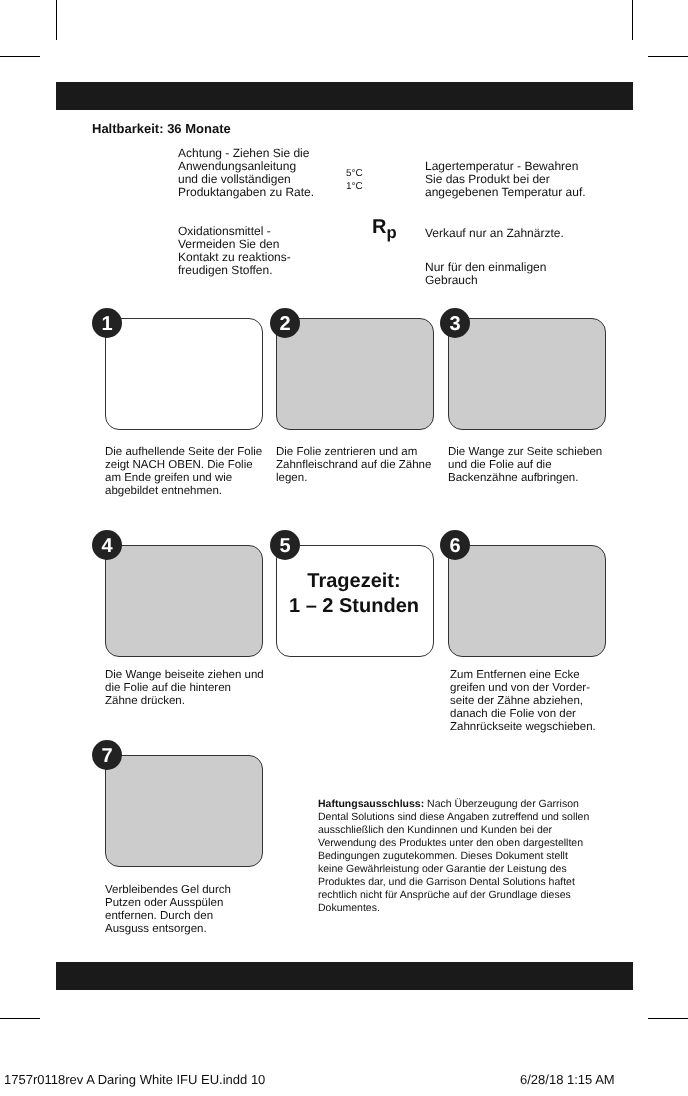Haltbarkeit: 36 Monate
Achtung - Ziehen Sie die Anwendungsanleitung und die vollständigen Produktangaben zu Rate.
Oxidationsmittel - Vermeiden Sie den Kontakt zu reaktions­freudigen Stoffen.
5°C
1°C
Lagertemperatur - Bewahren Sie das Produkt bei der angege­benen Temperatur auf.
R<sub>p</sub> Verkauf nur an Zahnärzte.
Nur für den einmaligen Gebrauch
1 2 3
Die aufhellende Seite der Folie zeigt NACH OBEN. Die Folie am Ende greifen und wie abgebildet entnehmen.
Die Folie zentrieren und am Zahnfleischrand auf die Zähne legen.
Die Wange zur Seite schieben und die Folie auf die Backenzähne aufbringen.
4 5
Tragezeit:
1 – 2 Stunden
6
Die Wange beiseite ziehen und die Folie auf die hinteren Zähne drücken.
Zum Entfernen eine Ecke greifen und von der Vorder­seite der Zähne abziehen, danach die Folie von der Zahnrückseite wegschieben.
7
Verbleibendes Gel durch Putzen oder Ausspülen entfernen. Durch den Ausguss entsorgen.
Haftungsausschluss: Nach Überzeugung der Garrison Dental Solutions sind diese Angaben zutreffend und sollen ausschließlich den Kundinnen und Kunden bei der Verwendung des Produktes unter den oben dargestellten Bedingungen zugutekommen. Dieses Dokument stellt keine Gewährleistung oder Garantie der Leistung des Produktes dar, und die Garrison Dental Solutions haftet rechtlich nicht für Ansprüche auf der Grundlage dieses Dokumentes.
1757r0118rev A Daring White IFU EU.indd 10
6/28/18 1:15 AM